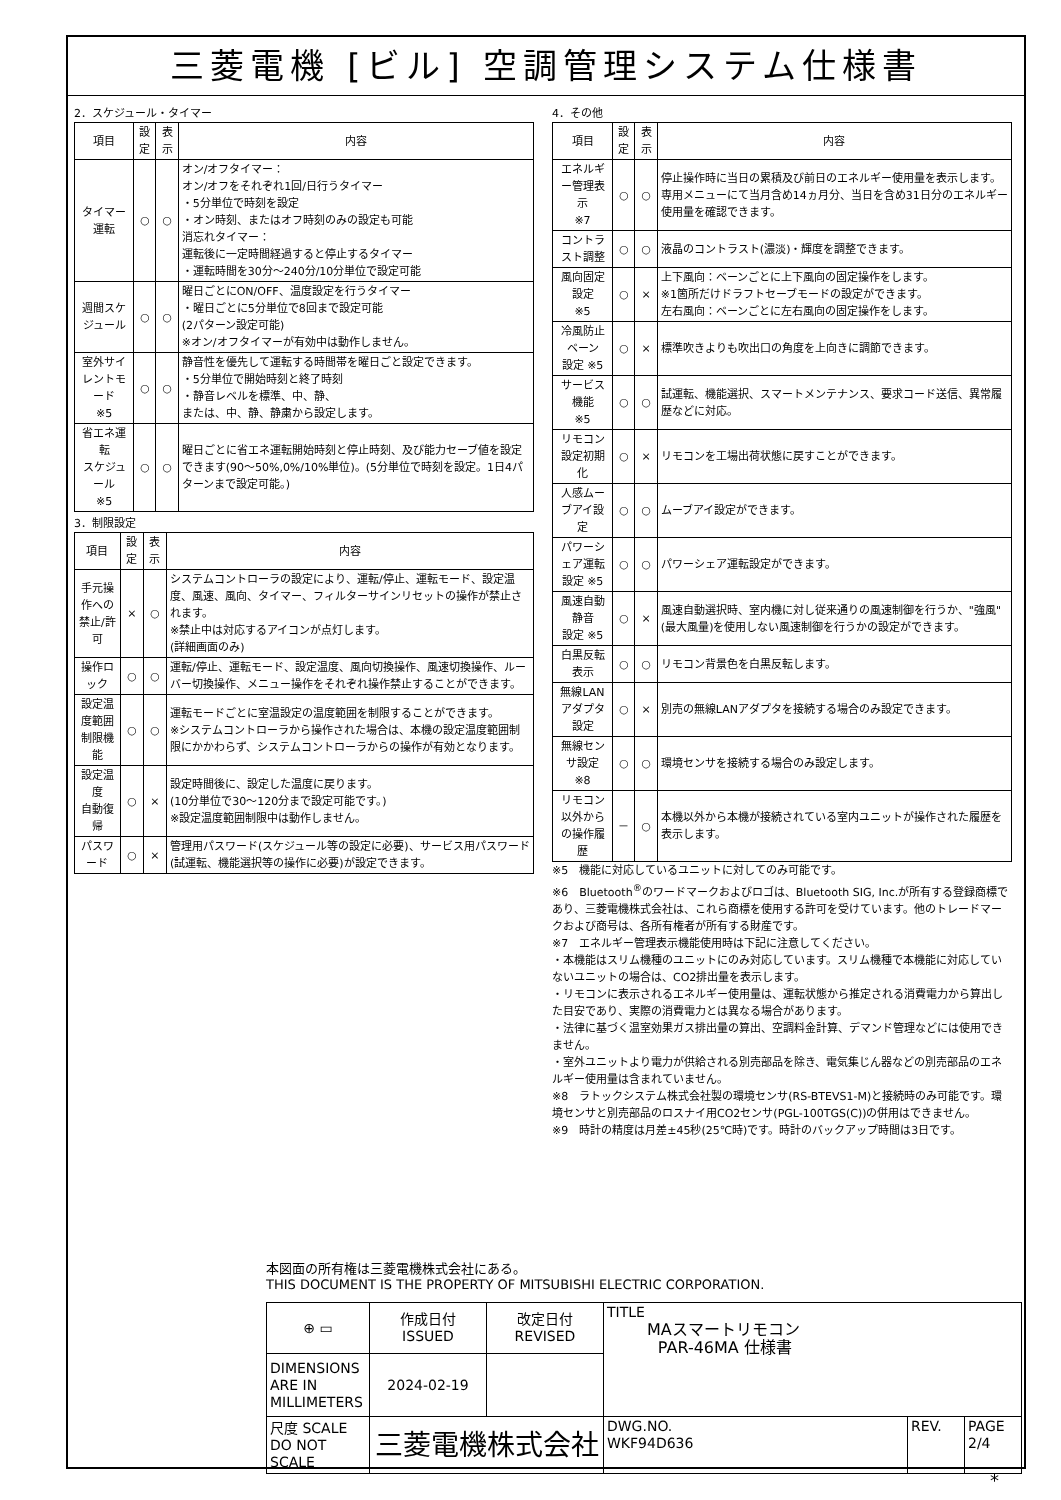三菱電機 [ビル] 空調管理システム仕様書
2．スケジュール・タイマー
| 項目 | 設定 | 表示 | 内容 |
| --- | --- | --- | --- |
| タイマー運転 | ○ | ○ | オン/オフタイマー： オン/オフをそれぞれ1回/日行うタイマー ・5分単位で時刻を設定 ・オン時刻、またはオフ時刻のみの設定も可能 消忘れタイマー： 運転後に一定時間経過すると停止するタイマー ・運転時間を30分～240分/10分単位で設定可能 |
| 週間スケジュール | ○ | ○ | 曜日ごとにON/OFF、温度設定を行うタイマー ・曜日ごとに5分単位で8回まで設定可能 (2パターン設定可能) ※オン/オフタイマーが有効中は動作しません。 |
| 室外サイレントモード ※5 | ○ | ○ | 静音性を優先して運転する時間帯を曜日ごと設定できます。 ・5分単位で開始時刻と終了時刻 ・静音レベルを標準、中、静、 または、中、静、静粛から設定します。 |
| 省エネ運転 スケジュール ※5 | ○ | ○ | 曜日ごとに省エネ運転開始時刻と停止時刻、及び能力セーブ値を設定できます(90～50%,0%/10%単位)。(5分単位で時刻を設定。1日4パターンまで設定可能。) |
3．制限設定
| 項目 | 設定 | 表示 | 内容 |
| --- | --- | --- | --- |
| 手元操作への 禁止/許可 | × | ○ | システムコントローラの設定により、運転/停止、運転モード、設定温度、風速、風向、タイマー、フィルターサインリセットの操作が禁止されます。 ※禁止中は対応するアイコンが点灯します。 (詳細画面のみ) |
| 操作ロック | ○ | ○ | 運転/停止、運転モード、設定温度、風向切換操作、風速切換操作、ルーバー切換操作、メニュー操作をそれぞれ操作禁止することができます。 |
| 設定温度範囲 制限機能 | ○ | ○ | 運転モードごとに室温設定の温度範囲を制限することができます。 ※システムコントローラから操作された場合は、本機の設定温度範囲制限にかかわらず、システムコントローラからの操作が有効となります。 |
| 設定温度 自動復帰 | ○ | × | 設定時間後に、設定した温度に戻ります。 (10分単位で30～120分まで設定可能です。) ※設定温度範囲制限中は動作しません。 |
| パスワード | ○ | × | 管理用パスワード(スケジュール等の設定に必要)、サービス用パスワード(試運転、機能選択等の操作に必要)が設定できます。 |
4．その他
| 項目 | 設定 | 表示 | 内容 |
| --- | --- | --- | --- |
| エネルギー管理表示 ※7 | ○ | ○ | 停止操作時に当日の累積及び前日のエネルギー使用量を表示します。専用メニューにて当月含め14ヵ月分、当日を含め31日分のエネルギー使用量を確認できます。 |
| コントラスト調整 | ○ | ○ | 液晶のコントラスト(濃淡)・輝度を調整できます。 |
| 風向固定設定 ※5 | ○ | × | 上下風向：ベーンごとに上下風向の固定操作をします。 ※1箇所だけドラフトセーブモードの設定ができます。 左右風向：ベーンごとに左右風向の固定操作をします。 |
| 冷風防止ベーン 設定 ※5 | ○ | × | 標準吹きよりも吹出口の角度を上向きに調節できます。 |
| サービス機能 ※5 | ○ | ○ | 試運転、機能選択、スマートメンテナンス、要求コード送信、異常履歴などに対応。 |
| リモコン設定初期化 | ○ | × | リモコンを工場出荷状態に戻すことができます。 |
| 人感ムーブアイ設定 | ○ | ○ | ムーブアイ設定ができます。 |
| パワーシェア運転 設定 ※5 | ○ | ○ | パワーシェア運転設定ができます。 |
| 風速自動静音 設定 ※5 | ○ | × | 風速自動選択時、室内機に対し従来通りの風速制御を行うか、"強風"(最大風量)を使用しない風速制御を行うかの設定ができます。 |
| 白黒反転表示 | ○ | ○ | リモコン背景色を白黒反転します。 |
| 無線LAN アダプタ設定 | ○ | × | 別売の無線LANアダプタを接続する場合のみ設定できます。 |
| 無線センサ設定 ※8 | ○ | ○ | 環境センサを接続する場合のみ設定します。 |
| リモコン以外から の操作履歴 | － | ○ | 本機以外から本機が接続されている室内ユニットが操作された履歴を表示します。 |
※5　機能に対応しているユニットに対してのみ可能です。
※6　Bluetooth<sup>®</sup>のワードマークおよびロゴは、Bluetooth SIG, Inc.が所有する登録商標であり、三菱電機株式会社は、これら商標を使用する許可を受けています。他のトレードマークおよび商号は、各所有権者が所有する財産です。
※7　エネルギー管理表示機能使用時は下記に注意してください。
・本機能はスリム機種のユニットにのみ対応しています。スリム機種で本機能に対応していないユニットの場合は、CO2排出量を表示します。
・リモコンに表示されるエネルギー使用量は、運転状態から推定される消費電力から算出した目安であり、実際の消費電力とは異なる場合があります。
・法律に基づく温室効果ガス排出量の算出、空調料金計算、デマンド管理などには使用できません。
・室外ユニットより電力が供給される別売部品を除き、電気集じん器などの別売部品のエネルギー使用量は含まれていません。
※8　ラトックシステム株式会社製の環境センサ(RS-BTEVS1-M)と接続時のみ可能です。環境センサと別売部品のロスナイ用CO2センサ(PGL-100TGS(C))の併用はできません。
※9　時計の精度は月差±45秒(25℃時)です。時計のバックアップ時間は3日です。
本図面の所有権は三菱電機株式会社にある。
THIS DOCUMENT IS THE PROPERTY OF MITSUBISHI ELECTRIC CORPORATION.
| ⊕ ▭ | 作成日付 ISSUED | 改定日付 REVISED | TITLE MAスマートリモコン PAR-46MA 仕様書 | | |
| DIMENSIONS ARE IN MILLIMETERS | 2024-02-19 | | | | |
| 尺度 SCALE DO NOT SCALE | 三菱電機株式会社 | | DWG.NO. WKF94D636 | REV. | PAGE 2/4 |
*